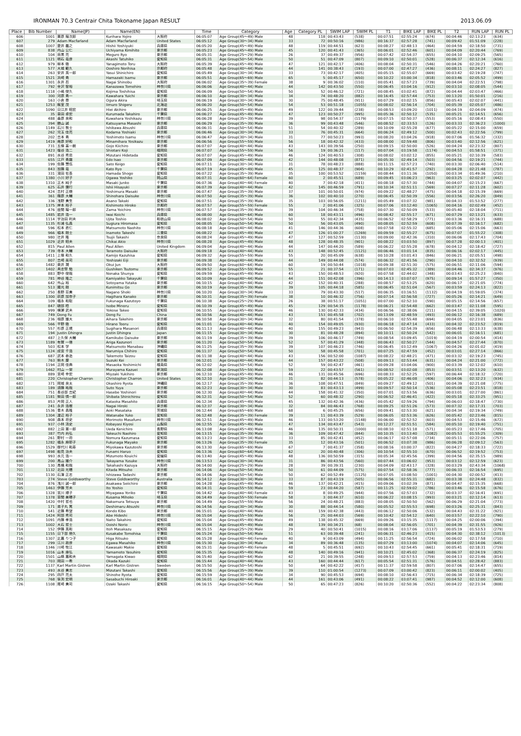IRONMAN 70.3 Centrair Chita Tokoname Japan RESULT 2013.06.09
| Place | Bib Number | Name(JP) | Name(EN) | | Time | Category | Age | Category PL | SWIM LAP | SWIM PL | T1 | BIKE LAP | BIKE PL | T2 | RUN LAP | RUN PL |
| --- | --- | --- | --- | --- | --- | --- | --- | --- | --- | --- | --- | --- | --- | --- | --- | --- |
| 606 | 1001 | 栗原 陽次郎 | Kurihara Yojiro | 大阪府 | 06:05:07 | Age Group(45～49) Male | 48 | 118 | 00:43:43 | (538) | 00:07:51 | 02:55:24 | (674) | 00:04:46 | 02:13:23 | (634) |
| 607 | 279 | Adam Macfarland | Adam Macfarland | United States | 06:05:12 | Age Group(30～34) Male | 33 | 72 | 00:50:16 | (986) | 00:16:37 | 02:57:28 | (741) | 00:09:42 | 01:51:09 | (228) |
| 608 | 1007 | 菱井 義之 | Hishii Yoshiyuki | 兵庫県 | 06:05:20 | Age Group(45～49) Male | 48 | 119 | 00:44:51 | (623) | 00:08:27 | 02:48:13 | (464) | 00:04:59 | 02:18:50 | (731) |
| 609 | 838 | 内山 公仁 | Uchiyama Kimihito | 東京都 | 06:05:23 | Age Group(45～49) Male | 45 | 120 | 00:41:43 | (365) | 00:06:01 | 02:52:46 | (601) | 00:04:09 | 02:20:44 | (769) |
| 610 | 104 | 目黒 亮 | Meguro Ryo | 東京都 | 06:05:31 | Age Group(25～29) Male | 26 | 37 | 00:49:37 | (956) | 00:07:42 | 02:54:37 | (655) | 00:04:10 | 02:09:25 | (565) |
| 611 | 1121 | 明石 竜彦 | Akashi Tatuhiko | 愛知県 | 06:05:31 | Age Group(50～54) Male | 50 | 51 | 00:47:09 | (807) | 00:09:10 | 02:50:01 | (528) | 00:06:37 | 02:12:34 | (616) |
| 612 | 979 | 柳本 徹 | Yanagimoto Toru | 大阪府 | 06:05:39 | Age Group(45～49) Male | 47 | 121 | 00:42:17 | (406) | 00:08:04 | 02:50:31 | (546) | 00:04:26 | 02:20:21 | (760) |
| 613 | 577 | 大城 範久 | Ooshiro Norihisa | 京都府 | 06:05:48 | Age Group(40～44) Male | 44 | 141 | 00:38:43 | (193) | 00:07:00 | 02:47:27 | (436) | 00:08:11 | 02:24:27 | (827) |
| 614 | 263 | 安井 真一郎 | Yasui Shinichiro | 愛知県 | 06:05:49 | Age Group(30～34) Male | 33 | 73 | 00:42:17 | (405) | 00:05:15 | 02:55:07 | (669) | 00:03:42 | 02:19:28 | (747) |
| 615 | 1521 | 浜崎 勇 | Hamazaki Isamu | 東京都 | 06:05:51 | Age Group(65～69) Male | 65 | 5 | 00:45:17 | (650) | 00:10:22 | 03:00:34 | (818) | 00:03:46 | 02:05:52 | (499) |
| 616 | 1301 | 永井 忍 | Nagai Shinobu | 大阪府 | 06:06:02 | Age Group(35～39) Female | 38 | 9 | 00:36:02 | (110) | 00:05:41 | 02:57:23 | (739) | 00:04:04 | 02:22:51 | (798) |
| 617 | 792 | 金沢 智裕 | Kanazawa Tomohiro | 神奈川県 | 06:06:06 | Age Group(40～44) Male | 44 | 142 | 00:43:50 | (550) | 00:06:45 | 03:04:16 | (912) | 00:03:10 | 02:08:05 | (544) |
| 618 | 1118 | 小嶋 俊久 | Kojima Toshihisa | 愛知県 | 06:06:09 | Age Group(50～54) Male | 50 | 52 | 00:46:12 | (721) | 00:08:45 | 03:02:41 | (872) | 00:04:44 | 02:03:47 | (466) |
| 619 | 300 | 河原 勇一 | Kawahara Yuichi | 東京都 | 06:06:10 | Age Group(30～34) Male | 34 | 74 | 00:48:20 | (882) | 00:16:45 | 02:57:44 | (753) | 00:13:20 | 01:50:01 | (216) |
| 620 | 163 | 小倉 章 | Ogura Akira | 埼玉県 | 06:06:19 | Age Group(30～34) Male | 30 | 75 | 00:48:45 | (911) | 00:07:29 | 03:02:15 | (856) | 00:05:43 | 02:02:07 | (441) |
| 621 | 1253 | 飯室 茂 | Iimuro Shigeru | 北海道 | 06:06:20 | Age Group(50～54) Male | 54 | 53 | 00:51:18 | (1055) | 00:08:02 | 02:56:14 | (704) | 00:05:39 | 02:05:07 | (486) |
| 622 | 1090 | 日江井 昭宏 | Hiei Akihiro | 東京都 | 06:06:25 | Age Group(45～49) Male | 49 | 122 | 00:39:44 | (238) | 00:08:53 | 03:09:20 | (1011) | 00:04:19 | 02:04:09 | (474) |
| 623 | 35 | 車田 卓宏 | Kurumada Takahiro | 千葉県 | 06:06:27 | Age Group(45～49) Male | 47 | 123 | 00:50:27 | (995) | 00:05:36 | 02:50:12 | (535) | 00:05:21 | 02:14:51 | (656) |
| 624 | 488 | 桑原 良和 | Kuwahara Yoshikazu | 神奈川県 | 06:06:28 | Age Group(35～39) Male | 39 | 98 | 00:54:37 | (1179) | 00:07:15 | 02:50:37 | (553) | 00:05:16 | 02:08:43 | (550) |
| 625 | 394 | 勝山 誠 | Katsuyama Masashi | 東京都 | 06:06:29 | Age Group(35～39) Male | 36 | 99 | 00:43:48 | (546) | 00:08:52 | 02:33:53 | (126) | 00:03:33 | 02:36:23 | (1000) |
| 626 | 1149 | 石川 敦士 | Ishikawa Atsushi | 兵庫県 | 06:06:31 | Age Group(50～54) Male | 51 | 54 | 00:40:32 | (289) | 00:10:09 | 02:55:28 | (677) | 00:05:22 | 02:15:00 | (659) |
| 627 | 262 | 児玉 佳亮 | Kodama Yoshiaki | 東京都 | 06:06:46 | Age Group(30～34) Male | 33 | 76 | 00:45:31 | (664) | 00:06:24 | 02:49:12 | (500) | 00:02:43 | 02:22:56 | (799) |
| 628 | 202 | 吉本 勇 | Yoshimoto Isamu | 神奈川県 | 06:06:47 | Age Group(30～34) Male | 31 | 77 | 00:50:23 | (993) | 00:08:20 | 03:04:26 | (918) | 00:07:06 | 01:56:32 | (332) |
| 629 | 1419 | 南原 好和 | Minamihara Yosikazu | 東京都 | 06:06:56 | Age Group(55～59) Male | 56 | 18 | 00:42:32 | (433) | 00:08:00 | 02:59:48 | (806) | 00:03:40 | 02:12:56 | (621) |
| 630 | 731 | 五條 喜一朗 | Gojo Kiichiro | 東京都 | 06:07:07 | Age Group(40～44) Male | 43 | 143 | 00:39:56 | (250) | 00:09:15 | 02:50:00 | (526) | 00:04:24 | 02:23:32 | (807) |
| 631 | 1423 | 塩谷 浩二 | Shiotani Koji | 福岡県 | 06:07:07 | Age Group(55～59) Male | 56 | 19 | 00:36:21 | (117) | 00:07:04 | 03:19:58 | (1174) | 00:04:53 | 01:58:51 | (371) |
| 632 | 891 | 水谷 秀忠 | Mizutani Hidetada | 愛知県 | 06:07:07 | Age Group(45～49) Male | 46 | 124 | 00:40:53 | (308) | 00:08:02 | 03:02:12 | (855) | 00:05:21 | 02:10:39 | (583) |
| 633 | 655 | 江戸 勇雄 | Edo Isao | 東京都 | 06:07:09 | Age Group(40～44) Male | 42 | 144 | 00:48:08 | (871) | 00:05:30 | 02:49:14 | (503) | 00:04:56 | 02:19:21 | (744) |
| 634 | 199 | 佐藤 慧伍 | Sato Keigo | 愛知県 | 06:07:11 | Age Group(30～34) Male | 31 | 78 | 00:48:23 | (888) | 00:11:15 | 02:57:23 | (740) | 00:03:30 | 02:06:40 | (514) |
| 635 | 843 | 加藤 竜 | Kato Ryo | 千葉県 | 06:07:19 | Age Group(45～49) Male | 45 | 125 | 00:48:37 | (904) | 00:10:29 | 02:41:57 | (292) | 00:04:28 | 02:21:48 | (787) |
| 636 | 331 | 濱田 省吾 | Hamada Shogo | 愛知県 | 06:07:22 | Age Group(35～39) Male | 35 | 100 | 00:53:52 | (1159) | 00:08:44 | 03:11:36 | (1050) | 00:03:34 | 01:49:36 | (210) |
| 637 | 1380 | 小川 好子 | Ogawa Yoshiko | 岡山県 | 06:07:31 | Age Group(60～64) Female | 60 | 2 | 00:45:51 | (689) | 00:09:45 | 03:06:23 | (963) | 00:03:25 | 02:02:07 | (442) |
| 638 | 1310 | 正木 純子 | Masaki Junko | 千葉県 | 06:07:36 | Age Group(40～44) Female | 40 | 7 | 00:42:18 | (411) | 00:08:18 | 02:57:30 | (744) | 00:04:07 | 02:15:23 | (667) |
| 639 | 625 | 石井 彌行 | Ishii Hisayuki | 東京都 | 06:07:39 | Age Group(40～44) Male | 42 | 145 | 00:46:59 | (791) | 00:10:34 | 02:51:11 | (569) | 00:07:27 | 02:11:28 | (602) |
| 640 | 424 | 吉村 正機 | Yoshimura Masaki | 東京都 | 06:07:47 | Age Group(35～39) Male | 37 | 101 | 00:50:01 | (974) | 00:09:22 | 02:48:27 | (475) | 00:04:18 | 02:15:39 | (669) |
| 641 | 361 | 篠原 大輔 | Shinohara Daisuke | 神奈川県 | 06:07:50 | Age Group(35～39) Male | 36 | 102 | 00:40:10 | (270) | 00:06:45 | 02:50:39 | (556) | 00:03:56 | 02:26:20 | (849) |
| 642 | 336 | 浅野 貴生 | Asano Takaki | 愛知県 | 06:07:51 | Age Group(35～39) Male | 35 | 103 | 00:56:05 | (1211) | 00:05:49 | 03:07:32 | (981) | 00:04:33 | 01:53:52 | (277) |
| 643 | 1375 | 岸本 裕子 | Kishimoto Hiroko | 京都府 | 06:07:57 | Age Group(55～59) Female | 55 | 2 | 00:41:06 | (325) | 00:07:06 | 03:12:40 | (1065) | 00:04:16 | 02:02:49 | (452) |
| 644 | 476 | 座間 陽一郎 | Zama Yoichiro | 神奈川県 | 06:07:57 | Age Group(35～39) Male | 39 | 104 | 00:46:34 | (758) | 00:07:30 | 02:50:09 | (533) | 00:05:40 | 02:18:04 | (711) |
| 645 | 1485 | 岩井 浩一 | Iwai Koichi | 兵庫県 | 06:08:00 | Age Group(60～64) Male | 60 | 18 | 00:43:11 | (496) | 00:08:42 | 02:55:17 | (671) | 00:07:29 | 02:13:21 | (633) |
| 646 | 1114 | 宇治田 利夫 | Ujita Toshio | 和歌山県 | 06:08:02 | Age Group(50～54) Male | 50 | 55 | 00:42:34 | (435) | 00:06:52 | 02:58:29 | (771) | 00:03:36 | 02:16:31 | (688) |
| 647 | 1135 | 杉浦 弘昌 | Sugiura Hiromasa | 愛知県 | 06:08:05 | Age Group(50～54) Male | 50 | 56 | 00:43:05 | (490) | 00:08:05 | 02:52:59 | (608) | 00:07:39 | 02:16:17 | (682) |
| 648 | 596 | 松本 直仁 | Matsumoto Naohito | 神奈川県 | 06:08:18 | Age Group(40～44) Male | 41 | 146 | 00:44:36 | (608) | 00:07:58 | 02:55:32 | (685) | 00:05:06 | 02:15:06 | (663) |
| 649 | 966 | 稲本 剛士 | Inamoto Takeshi | 三重県 | 06:08:22 | Age Group(45～49) Male | 47 | 126 | 01:00:27 | (1269) | 00:09:59 | 02:55:27 | (675) | 00:07:07 | 01:55:22 | (308) |
| 650 | 980 | 辻井 隆 | Tsujii Takashi | 奈良県 | 06:08:24 | Age Group(45～49) Male | 47 | 127 | 00:52:59 | (1130) | 00:09:00 | 02:42:36 | (310) | 00:06:06 | 02:17:43 | (704) |
| 651 | 1029 | 近井 昭夫 | Chikai Akio | 神奈川県 | 06:08:28 | Age Group(45～49) Male | 48 | 128 | 00:48:35 | (901) | 00:08:22 | 03:03:50 | (897) | 00:07:28 | 02:00:13 | (401) |
| 652 | 815 | Paul Allen | Paul Allen | United Kingdom | 06:09:04 | Age Group(40～44) Male | 44 | 147 | 00:44:20 | (589) | 00:06:22 | 02:55:28 | (678) | 00:04:12 | 02:18:42 | (727) |
| 653 | 739 | 寺本 大輔 | Teramoto Daisuke | 大阪府 | 06:09:18 | Age Group(40～44) Male | 43 | 148 | 00:52:45 | (1121) | 00:06:46 | 03:01:14 | (835) | 00:06:16 | 02:02:17 | (445) |
| 654 | 1411 | 上條 和久 | Kamijo Kazuhisa | 愛知県 | 06:09:32 | Age Group(55～59) Male | 55 | 20 | 00:45:09 | (638) | 00:10:28 | 03:01:43 | (846) | 00:06:21 | 02:05:51 | (498) |
| 655 | 807 | 吉崎 英司 | Yoshizaki Eiji | 東京都 | 06:09:38 | Age Group(40～44) Male | 44 | 149 | 00:44:08 | (574) | 00:06:32 | 02:41:56 | (290) | 00:04:10 | 02:32:52 | (939) |
| 656 | 1482 | 奥井 潤 | Okui Jun | 大阪府 | 06:09:50 | Age Group(60～64) Male | 60 | 19 | 00:50:44 | (1018) | 00:09:38 | 02:51:30 | (575) | 00:06:51 | 02:11:06 | (594) |
| 657 | 1402 | 具志堅 勉 | Gushiken Tsutomu | 東京都 | 06:09:52 | Age Group(55～59) Male | 55 | 21 | 00:37:54 | (171) | 00:07:03 | 02:45:32 | (389) | 00:04:46 | 02:34:37 | (976) |
| 658 | 883 | 野中 俊哉 | Nonaka Shunya | 愛知県 | 06:09:59 | Age Group(45～49) Male | 43 | 150 | 00:48:53 | (920) | 00:07:58 | 02:44:02 | (348) | 00:03:43 | 02:25:23 | (840) |
| 659 | 781 | 神谷 隆之 | Kamiyakko Takayuki | 千葉県 | 06:10:09 | Age Group(40～44) Male | 44 | 151 | 00:42:08 | (396) | 00:14:13 | 03:07:07 | (975) | 00:09:14 | 01:57:27 | (350) |
| 660 | 642 | 外山 裕 | Sotoyama Yutaka | 東京都 | 06:10:15 | Age Group(40～44) Male | 42 | 152 | 00:40:31 | (288) | 00:08:57 | 02:53:25 | (620) | 00:06:17 | 02:21:05 | (774) |
| 661 | 513 | 國光 剛 | Kunimitsu Go | 東京都 | 06:10:19 | Age Group(35～39) Male | 39 | 105 | 00:44:18 | (585) | 00:06:45 | 02:51:04 | (567) | 00:03:59 | 02:24:13 | (822) |
| 662 | 250 | 長野 荘貴 | Nagano Shoki | 神奈川県 | 06:10:20 | Age Group(30～34) Male | 33 | 79 | 00:43:30 | (517) | 00:06:35 | 03:16:51 | (1132) | 00:04:19 | 01:59:05 | (374) |
| 663 | 1300 | 萩原 加奈子 | Hagihara Kanako | 東京都 | 06:10:31 | Age Group(35～39) Female | 38 | 10 | 00:46:32 | (756) | 00:07:14 | 02:56:58 | (727) | 00:05:26 | 02:14:21 | (649) |
| 664 | 109 | 福永 和聡 | Fukunaga Kazutoyo | 千葉県 | 06:10:38 | Age Group(25～29) Male | 26 | 38 | 00:51:17 | (1051) | 00:07:00 | 02:52:10 | (590) | 00:05:15 | 02:14:56 | (657) |
| 665 | 847 | 磯部 稔 | Isobe Minoru | 愛知県 | 06:10:39 | Age Group(45～49) Male | 45 | 129 | 00:54:35 | (1178) | 00:06:21 | 02:54:48 | (662) | 00:03:47 | 02:11:08 | (595) |
| 666 | 999 | 横瀬 武夫 | Yokose Takeo | 愛知県 | 06:10:55 | Age Group(45～49) Male | 46 | 130 | 00:42:33 | (434) | 00:06:56 | 02:38:06 | (211) | 00:04:15 | 02:39:05 | (1020) |
| 667 | 749 | Dong Fu | Dong Fu | China | 06:10:56 | Age Group(40～44) Male | 43 | 153 | 00:45:58 | (702) | 00:13:09 | 02:48:59 | (493) | 00:06:12 | 02:16:38 | (689) |
| 668 | 236 | 相原 雄大 | Aihara Takehiro | 東京都 | 06:10:58 | Age Group(30～34) Male | 32 | 80 | 00:41:54 | (378) | 00:06:10 | 02:55:48 | (694) | 00:04:05 | 02:23:01 | (836) |
| 669 | 566 | 平野 徹 | Hirano Tooru | 愛知県 | 06:11:01 | Age Group(40～44) Male | 40 | 154 | 00:49:05 | (930) | 00:06:18 | 02:47:14 | (433) | 00:04:32 | 02:23:52 | (819) |
| 670 | 557 | 杉原 正規 | Sugihara Masanori | 兵庫県 | 06:11:13 | Age Group(40～44) Male | 40 | 155 | 00:49:23 | (943) | 00:06:50 | 02:54:39 | (656) | 00:06:48 | 02:13:33 | (638) |
| 671 | 194 | Justin Dhingra | Justin Dhingra | Japan | 06:11:15 | Age Group(30～34) Male | 30 | 81 | 00:48:28 | (894) | 00:10:11 | 02:50:24 | (542) | 00:06:01 | 02:16:11 | (681) |
| 672 | 487 | 上久保 大輔 | Kamikubo Daisuke | 東京都 | 06:11:19 | Age Group(35～39) Male | 39 | 106 | 00:46:17 | (749) | 00:08:54 | 03:09:45 | (1019) | 00:04:19 | 02:00:54 | (414) |
| 673 | 1189 | 有賀 一徳 | Ariga Kazunori | 東京都 | 06:11:20 | Age Group(50～54) Male | 52 | 57 | 00:41:29 | (348) | 00:06:43 | 02:50:27 | (544) | 00:04:57 | 02:27:44 | (870) |
| 674 | 503 | 松本 学 | Matsumoto Manabau | 沖縄県 | 06:11:25 | Age Group(35～39) Male | 39 | 107 | 00:46:23 | (746) | 00:06:45 | 03:12:49 | (1067) | 00:04:26 | 02:01:02 | (419) |
| 675 | 1124 | 成宮 千浩 | Narumiya Chihiro | 愛知県 | 06:11:37 | Age Group(50～54) Male | 50 | 58 | 00:45:58 | (701) | 00:07:25 | 02:47:59 | (452) | 00:03:01 | 02:27:14 | (866) |
| 676 | 687 | 武本 泰造 | Takemoto Taizou | 愛知県 | 06:11:38 | Age Group(40～44) Male | 43 | 156 | 00:52:00 | (1087) | 00:08:22 | 02:48:21 | (471) | 00:03:32 | 02:19:23 | (745) |
| 677 | 763 | 鈴木 慶 | Suzuki Kei | 東京都 | 06:12:01 | Age Group(40～44) Male | 44 | 157 | 00:43:22 | (508) | 00:09:13 | 02:53:44 | (631) | 00:04:24 | 02:21:00 | (772) |
| 678 | 1194 | 正岡 佳典 | Masaoka Yoshimichi | 福島県 | 06:12:02 | Age Group(50～54) Male | 52 | 59 | 00:42:47 | (461) | 00:09:28 | 03:04:06 | (900) | 00:03:39 | 02:12:02 | (610) |
| 679 | 1462 | 村山 一栄 | Murayama Kazuei | 新潟県 | 06:12:08 | Age Group(55～59) Male | 59 | 22 | 00:43:57 | (561) | 00:08:52 | 03:02:08 | (853) | 00:03:51 | 02:13:20 | (632) |
| 680 | 889 | 宮崎 幸宏 | Miyzaki Yukihiro | 東京都 | 06:12:10 | Age Group(45～49) Male | 46 | 131 | 00:45:56 | (696) | 00:08:33 | 02:52:25 | (597) | 00:06:44 | 02:18:32 | (720) |
| 681 | 220 | Christopher Charron | Christopher Charron | United States | 06:12:10 | Age Group(30～34) Male | 31 | 82 | 00:44:13 | (578) | 00:05:22 | 02:46:08 | (406) | 00:04:06 | 02:32:23 | (934) |
| 682 | 371 | 岡城 良太 | Okashiro Ryota | 沖縄県 | 06:12:17 | Age Group(35～39) Male | 36 | 108 | 00:47:51 | (849) | 00:09:27 | 02:49:12 | (501) | 00:04:39 | 02:21:08 | (775) |
| 683 | 189 | 須藤 祐哉 | Suto Yuya | 東京都 | 06:12:23 | Age Group(30～34) Male | 30 | 83 | 00:43:13 | (499) | 00:09:57 | 02:50:14 | (536) | 00:05:08 | 02:23:51 | (818) |
| 684 | 751 | 長谷部 吉紀 | Hasebe Yoshinori | 東京都 | 06:12:30 | Age Group(40～44) Male | 44 | 158 | 00:41:32 | (350) | 00:07:01 | 02:53:56 | (636) | 00:03:01 | 02:27:00 | (861) |
| 685 | 1181 | 柴田 慎一郎 | Shibata Shinichirou | 愛知県 | 06:12:31 | Age Group(50～54) Male | 52 | 60 | 00:48:32 | (290) | 00:06:52 | 02:46:41 | (422) | 00:05:18 | 02:33:25 | (951) |
| 686 | 853 | 片岡 正人 | Kataoka Masahito | 兵庫県 | 06:12:34 | Age Group(45～49) Male | 45 | 132 | 00:42:36 | (436) | 00:05:42 | 02:59:26 | (794) | 00:06:03 | 02:18:47 | (730) |
| 687 | 241 | 永井 浩樹 | Nagai Hiroki | 東京都 | 06:12:37 | Age Group(30～34) Male | 32 | 84 | 00:46:43 | (768) | 00:09:25 | 02:51:26 | (573) | 00:07:32 | 02:17:31 | (703) |
| 688 | 1536 | 青木 昌隆 | Aoki Masataka | 茨城県 | 06:12:44 | Age Group(65～69) Male | 68 | 6 | 00:45:25 | (656) | 00:09:41 | 02:53:30 | (621) | 00:04:34 | 02:19:34 | (749) |
| 689 | 1304 | 渡辺 裕子 | Watanabe Yuko | 愛知県 | 06:12:48 | Age Group(35～39) Female | 39 | 11 | 00:43:39 | (529) | 00:06:05 | 02:53:36 | (626) | 00:05:42 | 02:23:46 | (815) |
| 690 | 908 | 森本 将史 | Morimoto Masafumi | 神奈川県 | 06:12:51 | Age Group(45～49) Male | 46 | 133 | 00:53:20 | (1148) | 00:06:00 | 02:52:52 | (603) | 00:04:53 | 02:15:46 | (672) |
| 691 | 937 | 小林 清史 | Kobayasi Kiyosi | 山梨県 | 06:12:55 | Age Group(45～49) Male | 47 | 134 | 00:43:47 | (543) | 00:12:27 | 02:51:51 | (584) | 00:05:10 | 02:19:40 | (751) |
| 692 | 882 | 上田 憲一郎 | Ueda Kenichiro | 長野県 | 06:13:08 | Age Group(45～49) Male | 46 | 135 | 00:50:31 | (1000) | 00:08:10 | 02:51:18 | (571) | 00:05:23 | 02:17:46 | (705) |
| 693 | 387 | 竹内 尚弘 | Takeuchi Naohiro | 愛知県 | 06:13:15 | Age Group(35～39) Male | 36 | 109 | 00:47:42 | (844) | 00:10:35 | 03:13:40 | (1082) | 00:05:53 | 01:55:25 | (309) |
| 694 | 261 | 野村 一将 | Nomura Kazumasa | 愛知県 | 06:13:23 | Age Group(30～34) Male | 33 | 85 | 00:42:41 | (452) | 00:06:17 | 02:57:08 | (734) | 00:05:11 | 02:22:06 | (757) |
| 695 | 1282 | 福永 麻耶子 | Fukunaga Mayako | 東京都 | 06:13:26 | Age Group(35～39) Female | 35 | 12 | 00:43:16 | (501) | 00:06:52 | 03:07:38 | (986) | 00:06:28 | 02:09:12 | (563) |
| 696 | 1529 | 御代川 和寿 | Miyokawa Kazutoshi | 東京都 | 06:13:30 | Age Group(65～69) Male | 67 | 7 | 00:41:37 | (358) | 00:08:16 | 03:00:37 | (822) | 00:04:27 | 02:18:33 | (722) |
| 697 | 1498 | 船見 治夫 | Funami Haruo | 愛知県 | 06:13:36 | Age Group(60～64) Male | 62 | 20 | 00:40:48 | (306) | 00:10:54 | 02:55:10 | (670) | 00:06:52 | 02:19:52 | (753) |
| 698 | 993 | 水元 浩一 | Mizumoto Kouichi | 愛媛県 | 06:13:40 | Age Group(45～49) Male | 48 | 136 | 00:50:59 | (315) | 00:05:34 | 02:45:56 | (399) | 00:04:56 | 02:35:15 | (989) |
| 699 | 200 | 高山 雄介 | Takayama Yusuke | 神奈川県 | 06:13:53 | Age Group(30～34) Male | 31 | 86 | 00:43:56 | (560) | 00:07:44 | 03:06:02 | (953) | 00:03:12 | 02:12:59 | (623) |
| 700 | 130 | 高橋 和哉 | Takahashi Kazuya | 大阪府 | 06:14:00 | Age Group(25～29) Male | 28 | 39 | 00:39:31 | (230) | 00:04:09 | 02:43:17 | (328) | 00:03:29 | 02:43:34 | (1068) |
| 701 | 1132 | 北田 光穂 | Kitada Mitsuho | 東京都 | 06:14:06 | Age Group(50～54) Male | 50 | 61 | 00:44:09 | (575) | 00:07:54 | 02:58:36 | (777) | 00:06:33 | 02:16:54 | (695) |
| 702 | 1130 | 石澤 正志 | Ishizawa Tadashi | 東京都 | 06:14:06 | Age Group(50～54) Male | 50 | 62 | 00:52:49 | (1125) | 00:07:05 | 03:08:50 | (1001) | 00:04:30 | 02:00:52 | (413) |
| 703 | 274 | Steve Goldsworthy | Steve Goldsworthy | Australia | 06:14:12 | Age Group(30～34) Male | 33 | 87 | 00:43:19 | (505) | 00:06:56 | 02:55:31 | (682) | 00:03:38 | 02:24:48 | (832) |
| 704 | 876 | 浅川 誠一郎 | Asakawa Seiichiro | 東京都 | 06:14:28 | Age Group(45～49) Male | 46 | 137 | 00:42:21 | (415) | 00:09:06 | 03:02:39 | (871) | 00:04:47 | 02:15:35 | (668) |
| 705 | 1463 | 伊藤 芳夫 | Ito Yoshio | 愛知県 | 06:14:31 | Age Group(55～59) Male | 59 | 23 | 00:44:20 | (587) | 00:11:25 | 02:59:02 | (786) | 00:03:46 | 02:15:58 | (676) |
| 706 | 1328 | 宮川 順子 | Miyagawa Yoriko | 千葉県 | 06:14:42 | Age Group(40～44) Female | 43 | 8 | 00:49:25 | (944) | 00:07:56 | 02:57:03 | (732) | 00:03:37 | 02:16:41 | (691) |
| 707 | 1378 | 草間 美穂子 | Kusama Mihoko | 埼玉県 | 06:14:49 | Age Group(55～59) Female | 58 | 3 | 00:44:37 | (610) | 00:06:22 | 03:08:15 | (993) | 00:03:21 | 02:12:14 | (613) |
| 708 | 1420 | 中村 哲也 | Nakamura Tetsuya | 東京都 | 06:14:49 | Age Group(55～59) Male | 56 | 24 | 00:48:21 | (883) | 00:08:05 | 02:50:50 | (562) | 00:06:29 | 02:21:04 | (773) |
| 709 | 171 | 弟子丸 篤 | Deshimaru Atsushi | 神奈川県 | 06:14:56 | Age Group(30～34) Male | 30 | 88 | 00:44:14 | (580) | 00:05:52 | 02:55:53 | (698) | 00:03:26 | 02:25:31 | (843) |
| 710 | 541 | 近藤 希望 | Kondo Kibo | 東京都 | 06:15:01 | Age Group(40～44) Male | 40 | 159 | 00:42:38 | (443) | 00:06:12 | 02:50:06 | (532) | 00:04:43 | 02:31:22 | (921) |
| 711 | 1424 | 阿部 秀司 | Abe Hideshi | 神奈川県 | 06:15:04 | Age Group(55～59) Male | 56 | 25 | 00:44:03 | (569) | 00:10:42 | 02:54:12 | (640) | 00:03:57 | 02:22:10 | (790) |
| 712 | 1091 | 内藤 孝浩 | Naito Takahiro | 愛知県 | 06:15:04 | Age Group(45～49) Male | 49 | 138 | 00:45:32 | (669) | 00:09:26 | 03:15:35 | (1117) | 00:04:25 | 02:00:06 | (394) |
| 713 | 1002 | 大石 哲士 | Ooishi Norio | 神奈川県 | 06:15:04 | Age Group(45～49) Male | 48 | 139 | 00:34:21 | (68) | 00:08:04 | 02:56:05 | (701) | 00:04:39 | 02:31:55 | (926) |
| 714 | 152 | 伊藤 真和 | Itoh Masakazu | 愛知県 | 06:15:15 | Age Group(25～29) Male | 29 | 40 | 00:50:41 | (1015) | 00:08:16 | 03:17:06 | (1137) | 00:05:19 | 01:53:53 | (279) |
| 715 | 1155 | 日下部 朋久 | Kusakabe Tomohisa | 千葉県 | 06:15:24 | Age Group(50～54) Male | 51 | 63 | 00:39:48 | (241) | 00:06:31 | 02:46:23 | (415) | 00:04:30 | 02:38:12 | (1013) |
| 716 | 1307 | 比嘉 りつ子 | Higa Ritsuko | 愛知県 | 06:15:28 | Age Group(40～44) Female | 40 | 9 | 00:43:09 | (494) | 00:11:25 | 02:56:54 | (724) | 00:06:02 | 02:17:58 | (710) |
| 717 | 299 | 江川 政彦 | Egawa Masahiko | 神奈川県 | 06:15:30 | Age Group(30～34) Male | 34 | 89 | 00:36:48 | (135) | 00:07:29 | 03:13:00 | (1074) | 00:04:07 | 02:14:06 | (645) |
| 718 | 1346 | 川崎 牧江 | Kawasaki Makie | 愛知県 | 06:15:31 | Age Group(45～49) Female | 48 | 5 | 00:45:51 | (692) | 00:10:43 | 02:54:45 | (661) | 00:05:41 | 02:18:31 | (719) |
| 719 | 1016 | 山本 康弘 | Yamamoto Yasuhiro | 愛知県 | 06:15:35 | Age Group(45～49) Male | 48 | 140 | 00:49:16 | (941) | 00:10:21 | 02:45:02 | (368) | 00:06:37 | 02:24:19 | (825) |
| 720 | 1501 | 山縣 嘉和夫 | Yamagata Kiwao | 福岡県 | 06:15:40 | Age Group(60～64) Male | 62 | 21 | 00:39:55 | (248) | 00:09:53 | 02:57:53 | (759) | 00:04:13 | 02:23:46 | (814) |
| 721 | 703 | 岡田 一希 | Okada Kazuki | 愛知県 | 06:15:44 | Age Group(40～44) Male | 43 | 160 | 00:44:44 | (617) | 00:05:54 | 02:51:31 | (576) | 00:04:51 | 02:28:42 | (883) |
| 722 | 1137 | Karl Martin Gistren | Karl Martin Gistren | Sweden | 06:15:50 | Age Group(50～54) Male | 50 | 64 | 00:42:22 | (417) | 00:11:37 | 02:59:58 | (807) | 00:07:06 | 02:14:47 | (655) |
| 723 | 493 | 水谷 貴志 | Mizutani Takashi | 愛知県 | 06:15:56 | Age Group(35～39) Male | 39 | 110 | 01:00:54 | (1273) | 00:07:09 | 03:00:42 | (823) | 00:06:11 | 02:00:02 | (405) |
| 724 | 295 | 四戸 亮太 | Shinohe Ryota | 愛知県 | 06:15:59 | Age Group(30～34) Male | 34 | 90 | 00:45:53 | (694) | 00:08:10 | 02:56:43 | (715) | 00:06:34 | 02:18:39 | (725) |
| 725 | 768 | 笹渕 宏明 | Sasabuchi Hiroaki | 東京都 | 06:16:01 | Age Group(40～44) Male | 44 | 161 | 00:43:06 | (491) | 00:08:22 | 03:07:41 | (987) | 00:04:52 | 02:12:00 | (608) |
| 726 | 1108 | 尾崎 貴司 | Ozaki Takashi | 愛知県 | 06:16:15 | Age Group(50～54) Male | 50 | 65 | 00:47:23 | (826) | 00:10:20 | 02:50:36 | (552) | 00:04:22 | 02:23:34 | (808) |